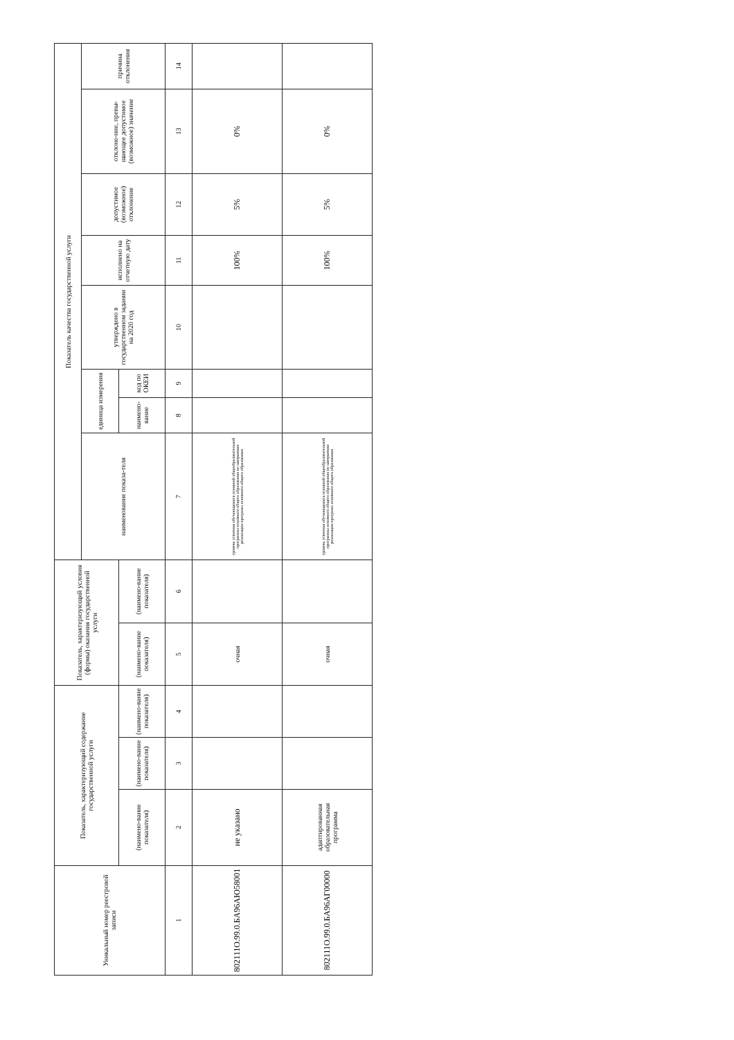| Уникальный номер реестровой записи | Показатель, характеризующий содержание государственной услуги | | | Показатель, характеризующий условия (формы) оказания государственной услуги | | Показатель качества государственной услуги | | | | | | | |
| --- | --- | --- | --- | --- | --- | --- | --- | --- | --- | --- | --- | --- | --- |
| | | | | | | наименование показа-теля | единица измерения | | утверждено в государственном задании на 2020 год | исполнено на отчетную дату | допустимое (возможное) отклонение | отклоне-ние, превы-шающее допустимое (возможное) значение | причина отклонения |
| | (наимено-вание показателя) | (наимено-вание показателя) | (наимено-вание показателя) | (наимено-вание показателя) | (наимено-вание показателя) | | наимено-вание | код по ОКЕИ | | | | | |
| 1 | 2 | 3 | 4 | 5 | 6 | 7 | 8 | 9 | 10 | 11 | 12 | 13 | 14 |
| 802111О.99.0.БА96АЮ58001 | не указано | | | очная | | уровень усвоения обучающимися основной общеобразовательной программы основного общего образования по завершении реализации программ основного общего образования | | | | 100% | 5% | 0% | |
| 802111О.99.0.БА96АГ00000 | адаптированная образовательная программа | | | очная | | уровень усвоения обучающимися основной общеобразовательной программы основного общего образования по завершении реализации программ основного общего образования | | | | 100% | 5% | 0% | |